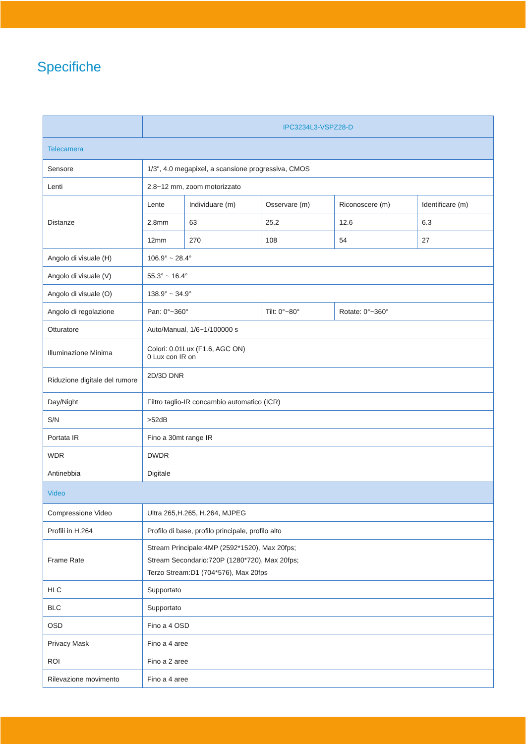Specifiche
| | IPC3234L3-VSPZ28-D | | | | |
| Telecamera | | | | | |
| Sensore | 1/3", 4.0 megapixel, a scansione progressiva, CMOS | | | | |
| Lenti | 2.8~12 mm, zoom motorizzato | | | | |
| Distanze | Lente | Individuare (m) | Osservare (m) | Riconoscere (m) | Identificare (m) |
| | 2.8mm | 63 | 25.2 | 12.6 | 6.3 |
| | 12mm | 270 | 108 | 54 | 27 |
| Angolo di visuale (H) | 106.9° ~ 28.4° | | | | |
| Angolo di visuale (V) | 55.3° ~ 16.4° | | | | |
| Angolo di visuale (O) | 138.9° ~ 34.9° | | | | |
| Angolo di regolazione | Pan: 0°~360° | | Tilt: 0°~80° | Rotate: 0°~360° | |
| Otturatore | Auto/Manual, 1/6~1/100000 s | | | | |
| Illuminazione Minima | Colori: 0.01Lux (F1.6, AGC ON) 0 Lux con IR on | | | | |
| Riduzione digitale del rumore | 2D/3D DNR | | | | |
| Day/Night | Filtro taglio-IR concambio automatico (ICR) | | | | |
| S/N | >52dB | | | | |
| Portata IR | Fino a 30mt range IR | | | | |
| WDR | DWDR | | | | |
| Antinebbia | Digitale | | | | |
| Video | | | | | |
| Compressione Video | Ultra 265,H.265, H.264, MJPEG | | | | |
| Profili in H.264 | Profilo di base, profilo principale, profilo alto | | | | |
| Frame Rate | Stream Principale:4MP (2592*1520), Max 20fps; Stream Secondario:720P (1280*720), Max 20fps; Terzo Stream:D1 (704*576), Max 20fps | | | | |
| HLC | Supportato | | | | |
| BLC | Supportato | | | | |
| OSD | Fino a 4 OSD | | | | |
| Privacy Mask | Fino a 4 aree | | | | |
| ROI | Fino a 2 aree | | | | |
| Rilevazione movimento | Fino a 4 aree | | | | |